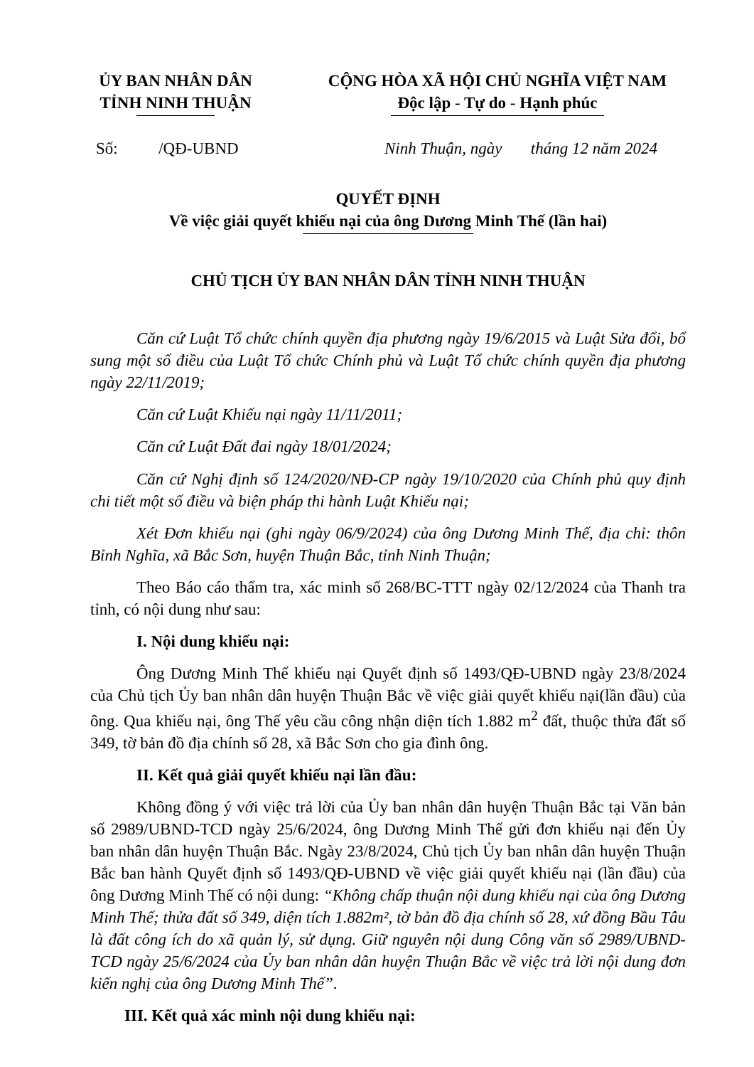ỦY BAN NHÂN DÂN
TỈNH NINH THUẬN
CỘNG HÒA XÃ HỘI CHỦ NGHĨA VIỆT NAM
Độc lập - Tự do - Hạnh phúc
Số: /QĐ-UBND Ninh Thuận, ngày tháng 12 năm 2024
QUYẾT ĐỊNH
Về việc giải quyết khiếu nại của ông Dương Minh Thế (lần hai)
CHỦ TỊCH ỦY BAN NHÂN DÂN TỈNH NINH THUẬN
Căn cứ Luật Tổ chức chính quyền địa phương ngày 19/6/2015 và Luật Sửa đổi, bổ sung một số điều của Luật Tổ chức Chính phủ và Luật Tổ chức chính quyền địa phương ngày 22/11/2019;
Căn cứ Luật Khiếu nại ngày 11/11/2011;
Căn cứ Luật Đất đai ngày 18/01/2024;
Căn cứ Nghị định số 124/2020/NĐ-CP ngày 19/10/2020 của Chính phủ quy định chi tiết một số điều và biện pháp thi hành Luật Khiếu nại;
Xét Đơn khiếu nại (ghi ngày 06/9/2024) của ông Dương Minh Thế, địa chỉ: thôn Bỉnh Nghĩa, xã Bắc Sơn, huyện Thuận Bắc, tỉnh Ninh Thuận;
Theo Báo cáo thẩm tra, xác minh số 268/BC-TTT ngày 02/12/2024 của Thanh tra tỉnh, có nội dung như sau:
I. Nội dung khiếu nại:
Ông Dương Minh Thế khiếu nại Quyết định số 1493/QĐ-UBND ngày 23/8/2024 của Chủ tịch Ủy ban nhân dân huyện Thuận Bắc về việc giải quyết khiếu nại(lần đầu) của ông. Qua khiếu nại, ông Thế yêu cầu công nhận diện tích 1.882 m<sup>2</sup> đất, thuộc thửa đất số 349, tờ bản đồ địa chính số 28, xã Bắc Sơn cho gia đình ông.
II. Kết quả giải quyết khiếu nại lần đầu:
Không đồng ý với việc trả lời của Ủy ban nhân dân huyện Thuận Bắc tại Văn bản số 2989/UBND-TCD ngày 25/6/2024, ông Dương Minh Thế gửi đơn khiếu nại đến Ủy ban nhân dân huyện Thuận Bắc. Ngày 23/8/2024, Chủ tịch Ủy ban nhân dân huyện Thuận Bắc ban hành Quyết định số 1493/QĐ-UBND về việc giải quyết khiếu nại (lần đầu) của ông Dương Minh Thế có nội dung: “Không chấp thuận nội dung khiếu nại của ông Dương Minh Thế; thửa đất số 349, diện tích 1.882m², tờ bản đồ địa chính số 28, xứ đồng Bầu Tâu là đất công ích do xã quản lý, sử dụng. Giữ nguyên nội dung Công văn số 2989/UBND-TCD ngày 25/6/2024 của Ủy ban nhân dân huyện Thuận Bắc về việc trả lời nội dung đơn kiến nghị của ông Dương Minh Thế”.
III. Kết quả xác minh nội dung khiếu nại: